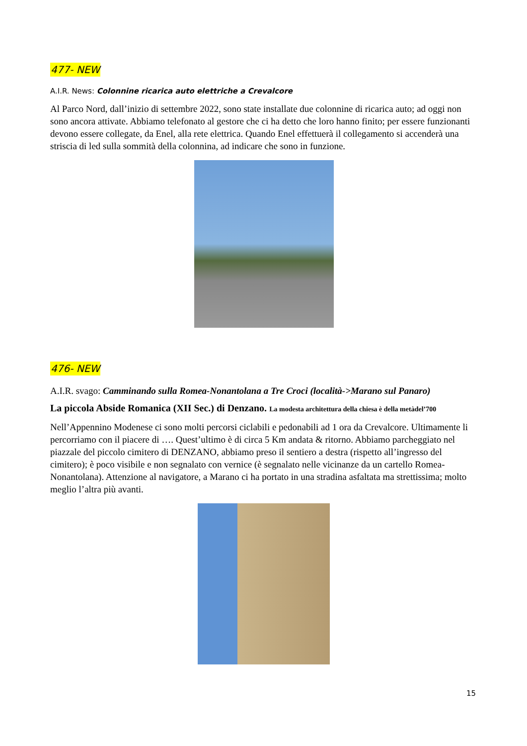477- NEW
A.I.R. News: Colonnine ricarica auto elettriche a Crevalcore
Al Parco Nord, dall’inizio di settembre 2022, sono state installate due colonnine di ricarica auto; ad oggi non sono ancora attivate. Abbiamo telefonato al gestore che ci ha detto che loro hanno finito; per essere funzionanti devono essere collegate, da Enel, alla rete elettrica. Quando Enel effettuerà il collegamento si accenderà una striscia di led sulla sommità della colonnina, ad indicare che sono in funzione.
476- NEW
A.I.R. svago: Camminando sulla Romea-Nonantolana a Tre Croci (località->Marano sul Panaro)
La piccola Abside Romanica (XII Sec.) di Denzano. La modesta architettura della chiesa è della metàdel’700
Nell’Appennino Modenese ci sono molti percorsi ciclabili e pedonabili ad 1 ora da Crevalcore. Ultimamente li percorriamo con il piacere di …. Quest’ultimo è di circa 5 Km andata & ritorno. Abbiamo parcheggiato nel piazzale del piccolo cimitero di DENZANO, abbiamo preso il sentiero a destra (rispetto all’ingresso del cimitero); è poco visibile e non segnalato con vernice (è segnalato nelle vicinanze da un cartello Romea-Nonantolana). Attenzione al navigatore, a Marano ci ha portato in una stradina asfaltata ma strettissima; molto meglio l’altra più avanti.
15